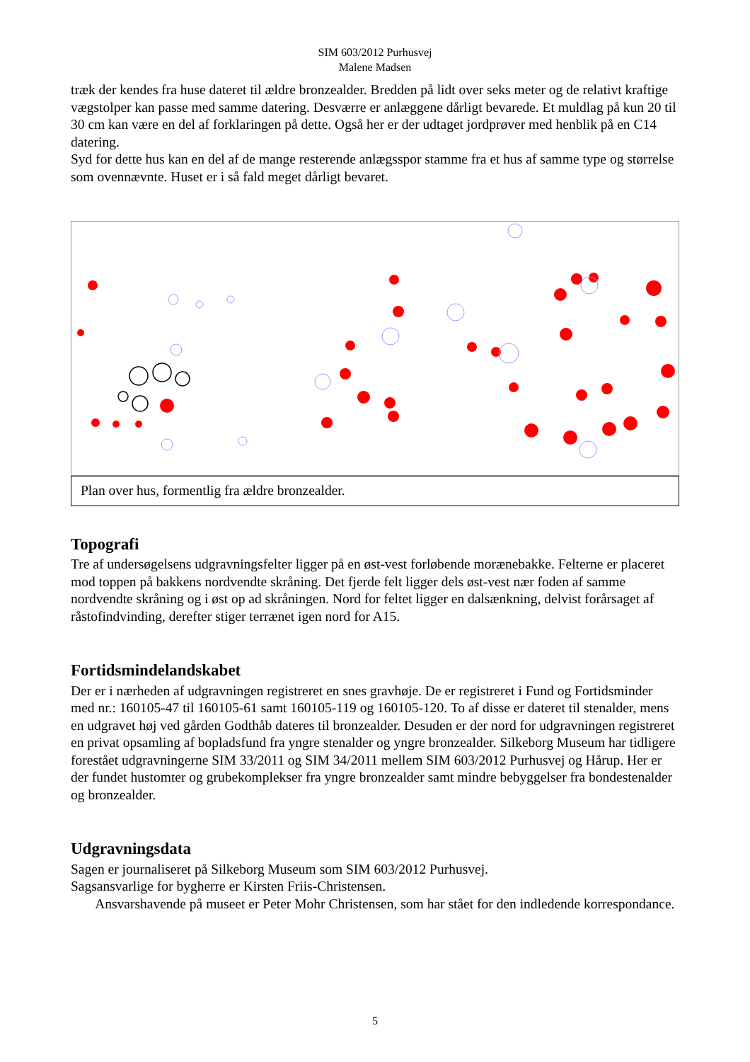SIM 603/2012 Purhusvej
Malene Madsen
træk der kendes fra huse dateret til ældre bronzealder. Bredden på lidt over seks meter og de relativt kraftige vægstolper kan passe med samme datering. Desværre er anlæggene dårligt bevarede. Et muldlag på kun 20 til 30 cm kan være en del af forklaringen på dette. Også her er der udtaget jordprøver med henblik på en C14 datering.
Syd for dette hus kan en del af de mange resterende anlægsspor stamme fra et hus af samme type og størrelse som ovennævnte. Huset er i så fald meget dårligt bevaret.
Plan over hus, formentlig fra ældre bronzealder.
Topografi
Tre af undersøgelsens udgravningsfelter ligger på en øst-vest forløbende morænebakke. Felterne er placeret mod toppen på bakkens nordvendte skråning. Det fjerde felt ligger dels øst-vest nær foden af samme nordvendte skråning og i øst op ad skråningen. Nord for feltet ligger en dalsænkning, delvist forårsaget af råstofindvinding, derefter stiger terrænet igen nord for A15.
Fortidsmindelandskabet
Der er i nærheden af udgravningen registreret en snes gravhøje. De er registreret i Fund og Fortidsminder med nr.: 160105-47 til 160105-61 samt 160105-119 og 160105-120. To af disse er dateret til stenalder, mens en udgravet høj ved gården Godthåb dateres til bronzealder. Desuden er der nord for udgravningen registreret en privat opsamling af bopladsfund fra yngre stenalder og yngre bronzealder. Silkeborg Museum har tidligere forestået udgravningerne SIM 33/2011 og SIM 34/2011 mellem SIM 603/2012 Purhusvej og Hårup. Her er der fundet hustomter og grubekomplekser fra yngre bronzealder samt mindre bebyggelser fra bondestenalder og bronzealder.
Udgravningsdata
Sagen er journaliseret på Silkeborg Museum som SIM 603/2012 Purhusvej.
Sagsansvarlige for bygherre er Kirsten Friis-Christensen.
Ansvarshavende på museet er Peter Mohr Christensen, som har stået for den indledende korrespondance.
5